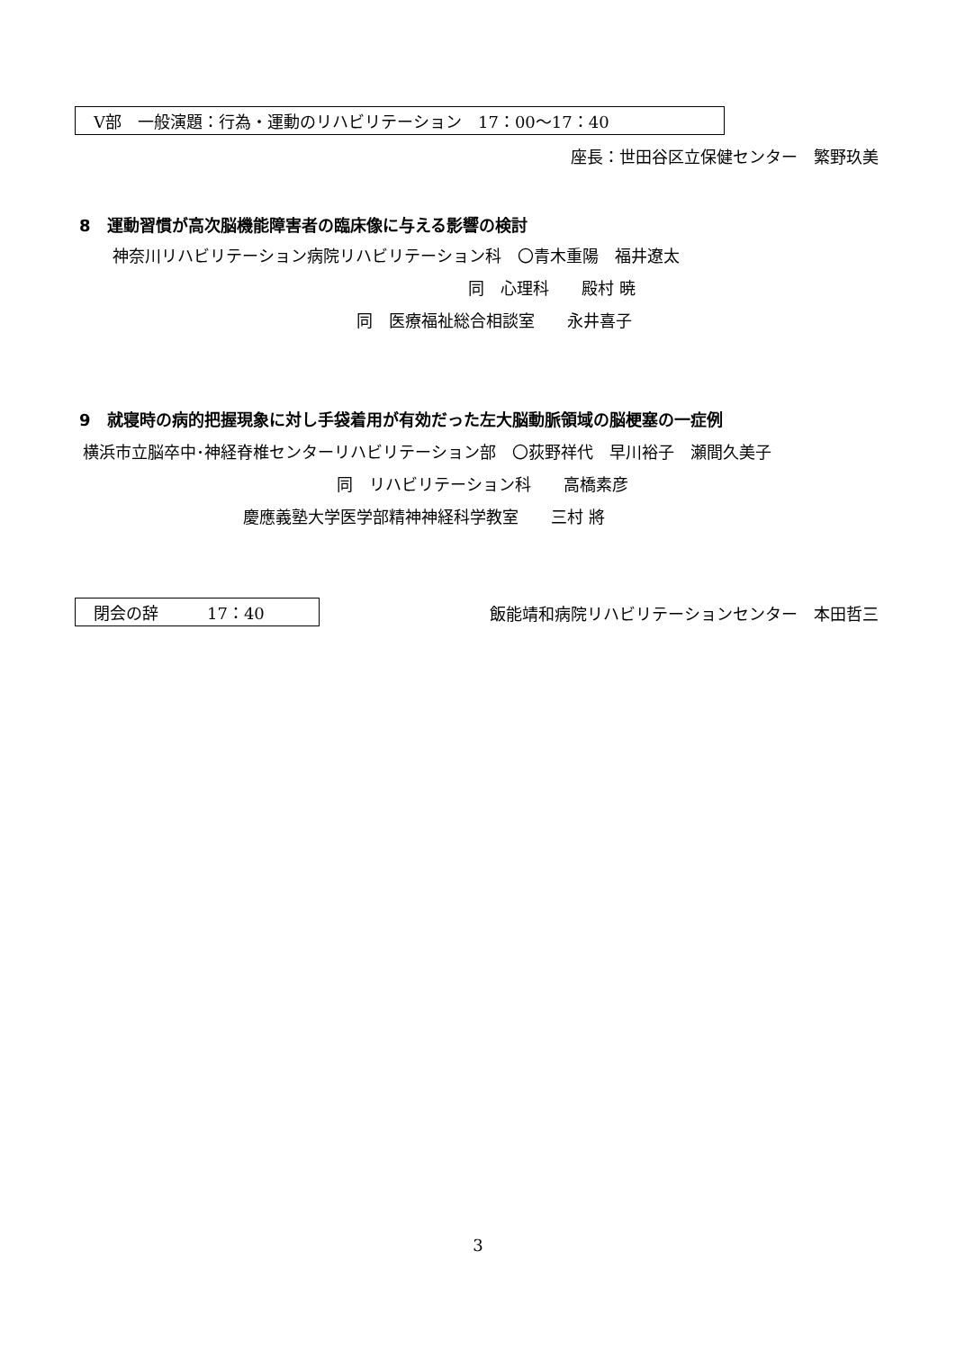V部　一般演題：行為・運動のリハビリテーション　17：00～17：40
座長：世田谷区立保健センター　繁野玖美
8　運動習慣が高次脳機能障害者の臨床像に与える影響の検討
神奈川リハビリテーション病院リハビリテーション科　〇青木重陽　福井遼太
同　心理科　　殿村 暁
同　医療福祉総合相談室　　永井喜子
9　就寝時の病的把握現象に対し手袋着用が有効だった左大脳動脈領域の脳梗塞の一症例
横浜市立脳卒中･神経脊椎センターリハビリテーション部　〇荻野祥代　早川裕子　瀬間久美子
同　リハビリテーション科　　高橋素彦
慶應義塾大学医学部精神神経科学教室　　三村 將
閉会の辞　　　17：40
飯能靖和病院リハビリテーションセンター　本田哲三
3